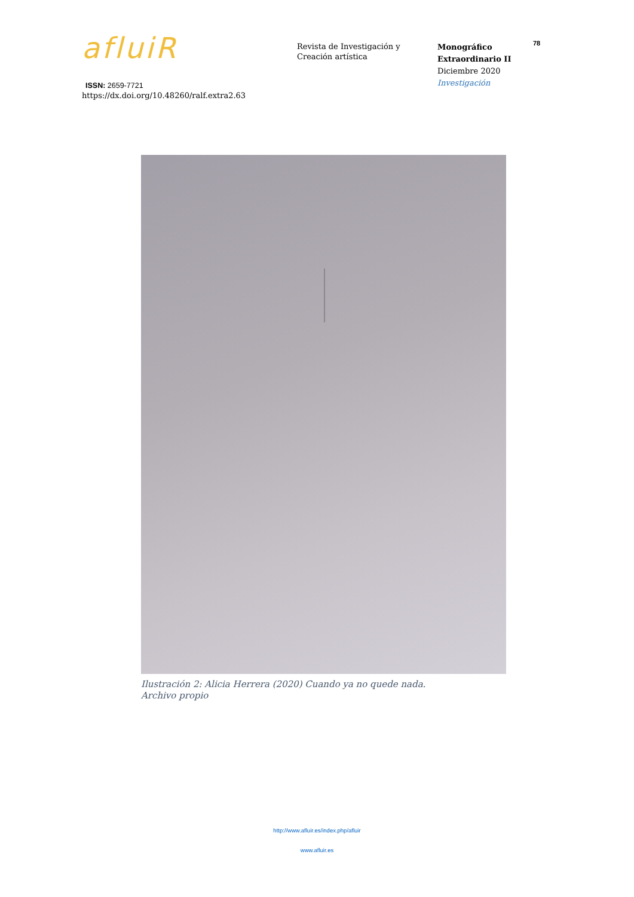afluiR
ISSN: 2659-7721
https://dx.doi.org/10.48260/ralf.extra2.63
Revista de Investigación y
Creación artística
Monográfico
Extraordinario II
Diciembre 2020
Investigación
78
Ilustración 2: Alicia Herrera (2020) Cuando ya no quede nada.
Archivo propio
http://www.afluir.es/index.php/afluir
www.afluir.es